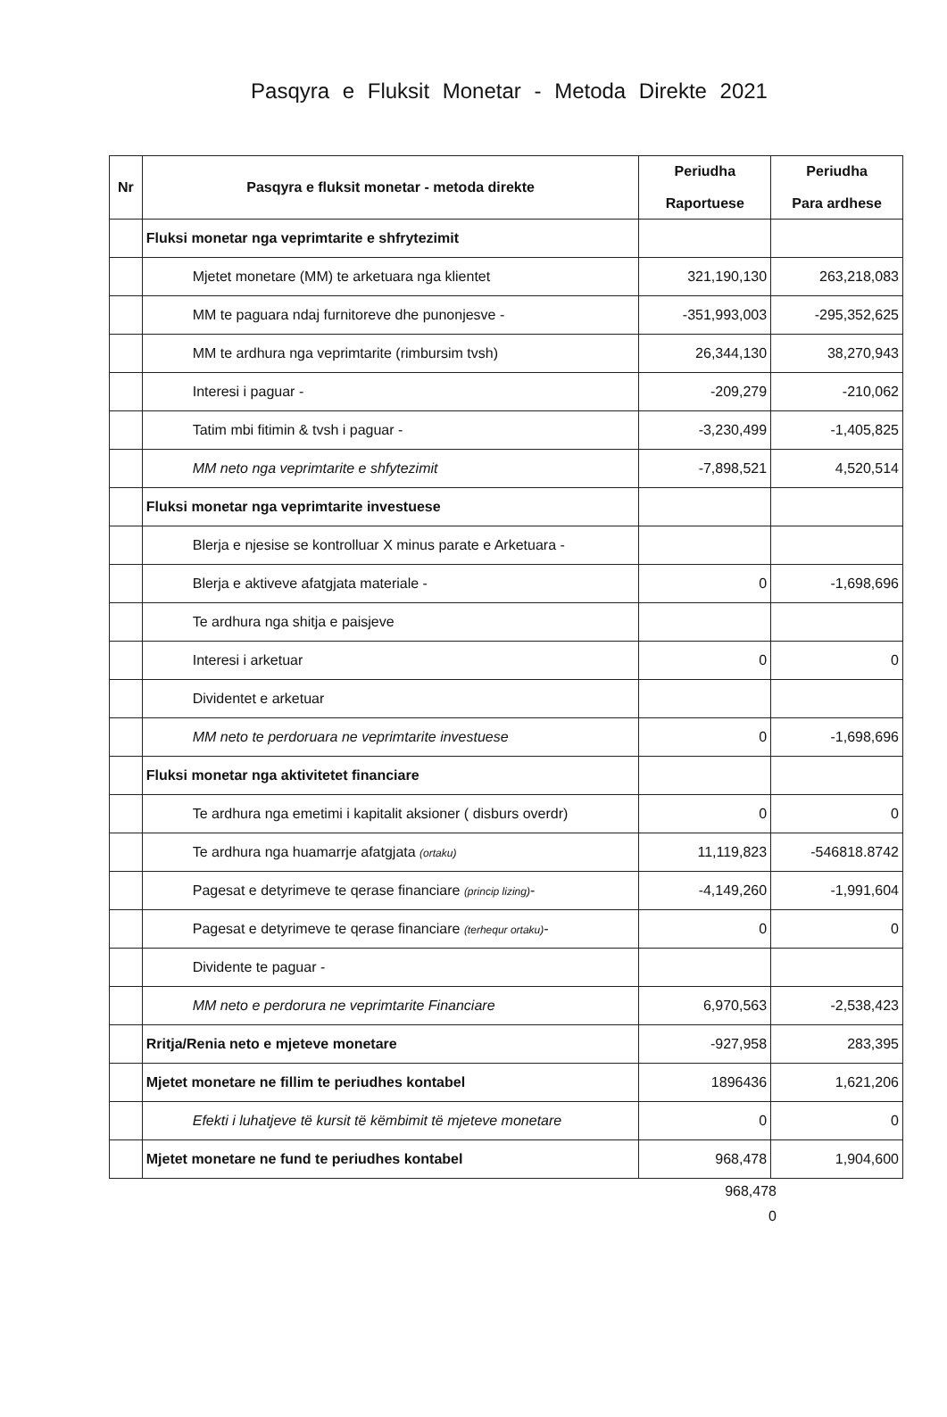Pasqyra e Fluksit Monetar - Metoda Direkte 2021
| Nr | Pasqyra e fluksit monetar - metoda direkte | Periudha Raportuese | Periudha Para ardhese |
| --- | --- | --- | --- |
| | Fluksi monetar nga veprimtarite e shfrytezimit | | |
| | Mjetet monetare (MM) te arketuara nga klientet | 321,190,130 | 263,218,083 |
| | MM te paguara ndaj furnitoreve dhe punonjesve - | -351,993,003 | -295,352,625 |
| | MM te ardhura nga veprimtarite (rimbursim tvsh) | 26,344,130 | 38,270,943 |
| | Interesi i paguar - | -209,279 | -210,062 |
| | Tatim mbi fitimin & tvsh i paguar - | -3,230,499 | -1,405,825 |
| | MM neto nga veprimtarite e shfytezimit | -7,898,521 | 4,520,514 |
| | Fluksi monetar nga veprimtarite investuese | | |
| | Blerja e njesise se kontrolluar X minus parate e Arketuara - | | |
| | Blerja e aktiveve afatgjata materiale - | 0 | -1,698,696 |
| | Te ardhura nga shitja e paisjeve | | |
| | Interesi i arketuar | 0 | 0 |
| | Dividentet e arketuar | | |
| | MM neto te perdoruara ne veprimtarite investuese | 0 | -1,698,696 |
| | Fluksi monetar nga aktivitetet financiare | | |
| | Te ardhura nga emetimi i kapitalit aksioner ( disburs overdr) | 0 | 0 |
| | Te ardhura nga huamarrje afatgjata (ortaku) | 11,119,823 | -546818.8742 |
| | Pagesat e detyrimeve te qerase financiare (princip lizing) - | -4,149,260 | -1,991,604 |
| | Pagesat e detyrimeve te qerase financiare (terhequr ortaku) - | 0 | 0 |
| | Dividente te paguar - | | |
| | MM neto e perdorura ne veprimtarite Financiare | 6,970,563 | -2,538,423 |
| | Rritja/Renia neto e mjeteve monetare | -927,958 | 283,395 |
| | Mjetet monetare ne fillim te periudhes kontabel | 1896436 | 1,621,206 |
| | Efekti i luhatjeve të kursit të këmbimit të mjeteve monetare | 0 | 0 |
| | Mjetet monetare ne fund te periudhes kontabel | 968,478 | 1,904,600 |
968,478
0